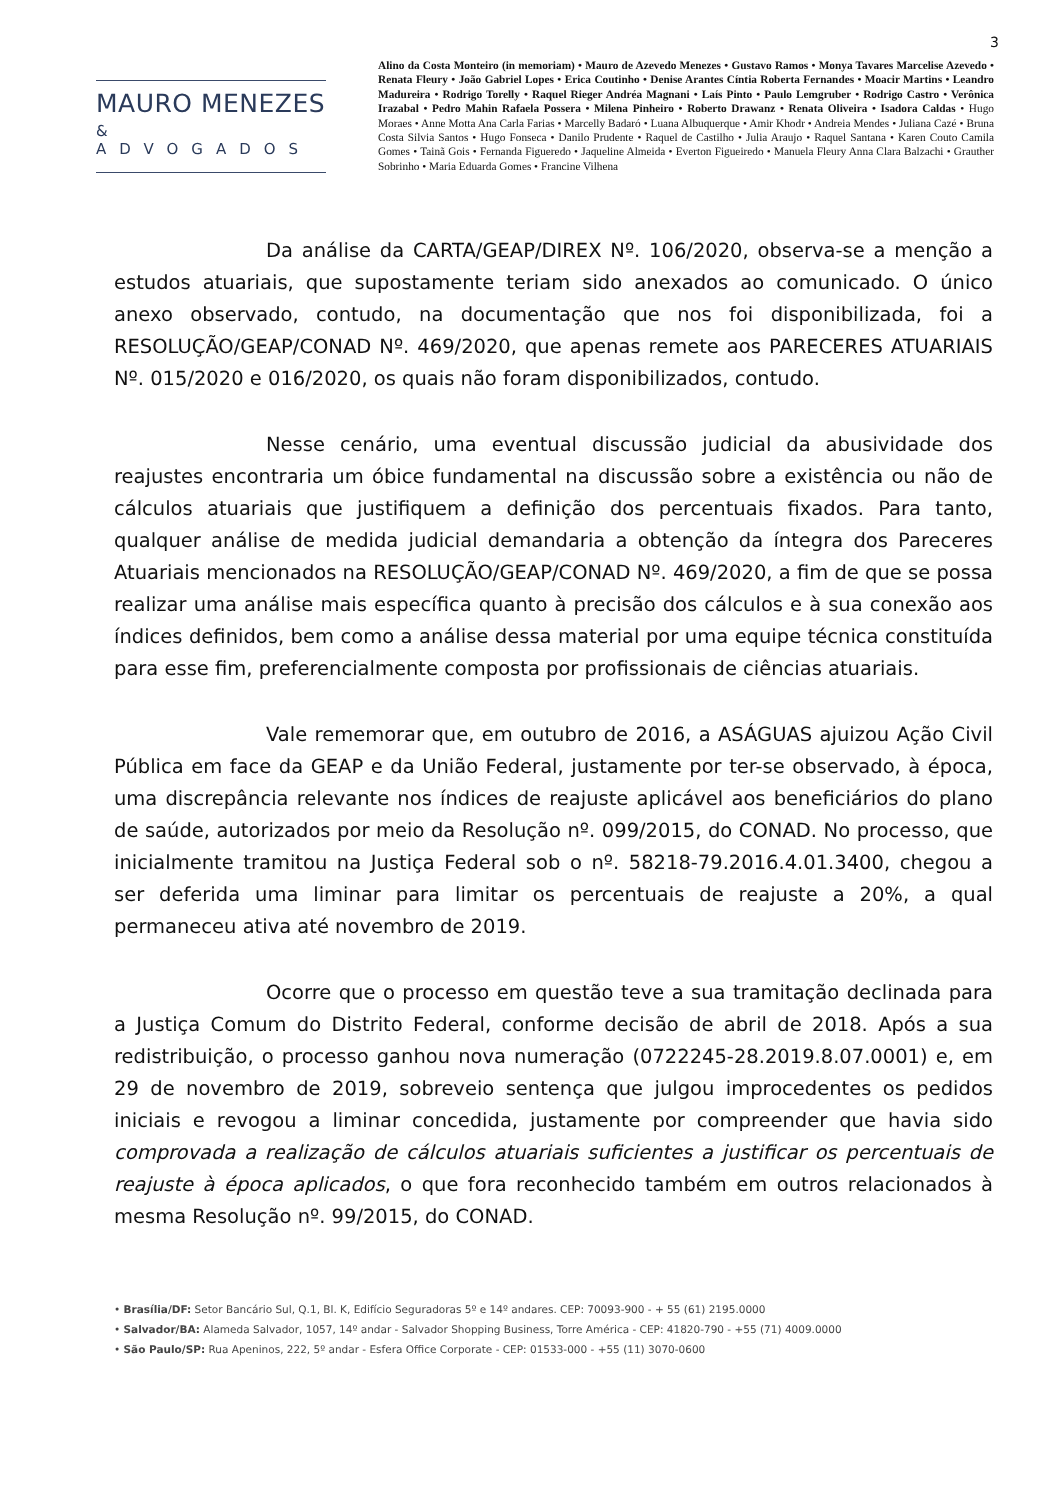3
MAURO MENEZES
& ADVOGADOS
Alino da Costa Monteiro (in memoriam) • Mauro de Azevedo Menezes • Gustavo Ramos • Monya Tavares Marcelise Azevedo • Renata Fleury • João Gabriel Lopes • Erica Coutinho • Denise Arantes Cíntia Roberta Fernandes • Moacir Martins • Leandro Madureira • Rodrigo Torelly • Raquel Rieger Andréa Magnani • Laís Pinto • Paulo Lemgruber • Rodrigo Castro • Verônica Irazabal • Pedro Mahin Rafaela Possera • Milena Pinheiro • Roberto Drawanz • Renata Oliveira • Isadora Caldas • Hugo Moraes • Anne Motta Ana Carla Farias • Marcelly Badaró • Luana Albuquerque • Amir Khodr • Andreia Mendes • Juliana Cazé • Bruna Costa Silvia Santos • Hugo Fonseca • Danilo Prudente • Raquel de Castilho • Julia Araujo • Raquel Santana • Karen Couto Camila Gomes • Tainã Gois • Fernanda Figueredo • Jaqueline Almeida • Everton Figueiredo • Manuela Fleury Anna Clara Balzachi • Grauther Sobrinho • Maria Eduarda Gomes • Francine Vilhena
Da análise da CARTA/GEAP/DIREX Nº. 106/2020, observa-se a menção a estudos atuariais, que supostamente teriam sido anexados ao comunicado. O único anexo observado, contudo, na documentação que nos foi disponibilizada, foi a RESOLUÇÃO/GEAP/CONAD Nº. 469/2020, que apenas remete aos PARECERES ATUARIAIS Nº. 015/2020 e 016/2020, os quais não foram disponibilizados, contudo.
Nesse cenário, uma eventual discussão judicial da abusividade dos reajustes encontraria um óbice fundamental na discussão sobre a existência ou não de cálculos atuariais que justifiquem a definição dos percentuais fixados. Para tanto, qualquer análise de medida judicial demandaria a obtenção da íntegra dos Pareceres Atuariais mencionados na RESOLUÇÃO/GEAP/CONAD Nº. 469/2020, a fim de que se possa realizar uma análise mais específica quanto à precisão dos cálculos e à sua conexão aos índices definidos, bem como a análise dessa material por uma equipe técnica constituída para esse fim, preferencialmente composta por profissionais de ciências atuariais.
Vale rememorar que, em outubro de 2016, a ASÁGUAS ajuizou Ação Civil Pública em face da GEAP e da União Federal, justamente por ter-se observado, à época, uma discrepância relevante nos índices de reajuste aplicável aos beneficiários do plano de saúde, autorizados por meio da Resolução nº. 099/2015, do CONAD. No processo, que inicialmente tramitou na Justiça Federal sob o nº. 58218-79.2016.4.01.3400, chegou a ser deferida uma liminar para limitar os percentuais de reajuste a 20%, a qual permaneceu ativa até novembro de 2019.
Ocorre que o processo em questão teve a sua tramitação declinada para a Justiça Comum do Distrito Federal, conforme decisão de abril de 2018. Após a sua redistribuição, o processo ganhou nova numeração (0722245-28.2019.8.07.0001) e, em 29 de novembro de 2019, sobreveio sentença que julgou improcedentes os pedidos iniciais e revogou a liminar concedida, justamente por compreender que havia sido comprovada a realização de cálculos atuariais suficientes a justificar os percentuais de reajuste à época aplicados, o que fora reconhecido também em outros relacionados à mesma Resolução nº. 99/2015, do CONAD.
• Brasília/DF: Setor Bancário Sul, Q.1, Bl. K, Edifício Seguradoras 5º e 14º andares. CEP: 70093-900 - + 55 (61) 2195.0000
• Salvador/BA: Alameda Salvador, 1057, 14º andar - Salvador Shopping Business, Torre América - CEP: 41820-790 - +55 (71) 4009.0000
• São Paulo/SP: Rua Apeninos, 222, 5º andar - Esfera Office Corporate - CEP: 01533-000 - +55 (11) 3070-0600